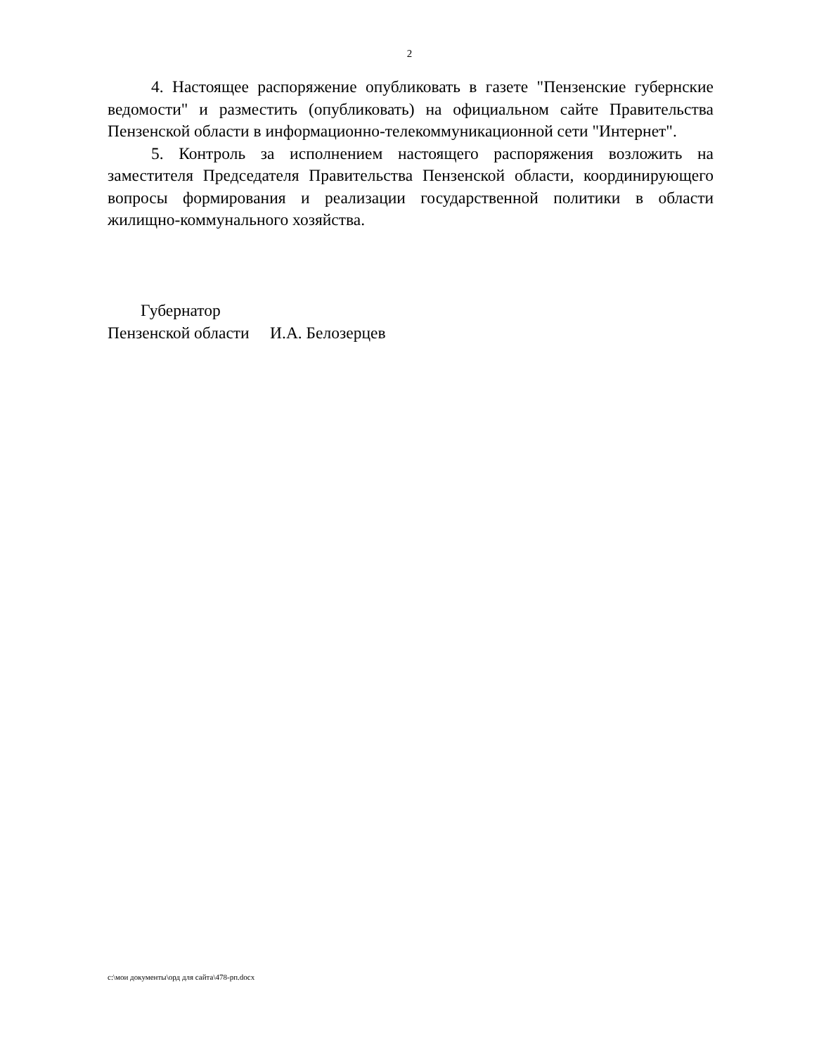2
4. Настоящее распоряжение опубликовать в газете "Пензенские губернские ведомости" и разместить (опубликовать) на официальном сайте Правительства Пензенской области в информационно-телекоммуникационной сети "Интернет".
5. Контроль за исполнением настоящего распоряжения возложить на заместителя Председателя Правительства Пензенской области, координирующего вопросы формирования и реализации государственной политики в области жилищно-коммунального хозяйства.
Губернатор
Пензенской области И.А. Белозерцев
c:\мои документы\орд для сайта\478-рп.docx